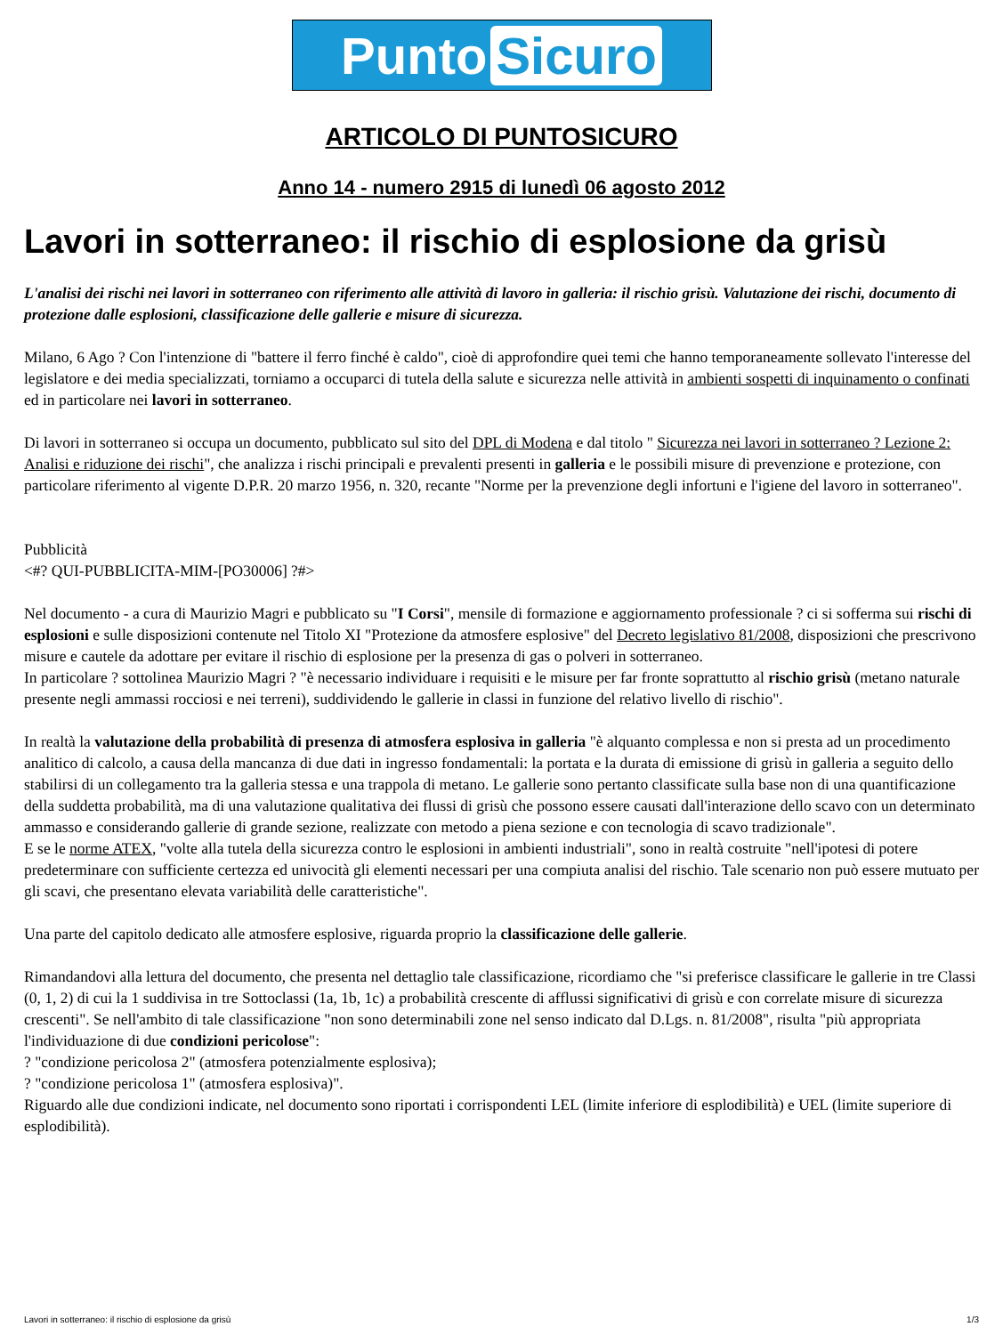Punto Sicuro
ARTICOLO DI PUNTOSICURO
Anno 14 - numero 2915 di lunedì 06 agosto 2012
Lavori in sotterraneo: il rischio di esplosione da grisù
L'analisi dei rischi nei lavori in sotterraneo con riferimento alle attività di lavoro in galleria: il rischio grisù. Valutazione dei rischi, documento di protezione dalle esplosioni, classificazione delle gallerie e misure di sicurezza.
Milano, 6 Ago ? Con l'intenzione di "battere il ferro finché è caldo", cioè di approfondire quei temi che hanno temporaneamente sollevato l'interesse del legislatore e dei media specializzati, torniamo a occuparci di tutela della salute e sicurezza nelle attività in ambienti sospetti di inquinamento o confinati ed in particolare nei lavori in sotterraneo.
Di lavori in sotterraneo si occupa un documento, pubblicato sul sito del DPL di Modena e dal titolo " Sicurezza nei lavori in sotterraneo ? Lezione 2: Analisi e riduzione dei rischi", che analizza i rischi principali e prevalenti presenti in galleria e le possibili misure di prevenzione e protezione, con particolare riferimento al vigente D.P.R. 20 marzo 1956, n. 320, recante "Norme per la prevenzione degli infortuni e l'igiene del lavoro in sotterraneo".
Pubblicità
<#? QUI-PUBBLICITA-MIM-[PO30006] ?#>
Nel documento - a cura di Maurizio Magri e pubblicato su "I Corsi", mensile di formazione e aggiornamento professionale ? ci si sofferma sui rischi di esplosioni e sulle disposizioni contenute nel Titolo XI "Protezione da atmosfere esplosive" del Decreto legislativo 81/2008, disposizioni che prescrivono misure e cautele da adottare per evitare il rischio di esplosione per la presenza di gas o polveri in sotterraneo.
In particolare ? sottolinea Maurizio Magri ? "è necessario individuare i requisiti e le misure per far fronte soprattutto al rischio grisù (metano naturale presente negli ammassi rocciosi e nei terreni), suddividendo le gallerie in classi in funzione del relativo livello di rischio".
In realtà la valutazione della probabilità di presenza di atmosfera esplosiva in galleria "è alquanto complessa e non si presta ad un procedimento analitico di calcolo, a causa della mancanza di due dati in ingresso fondamentali: la portata e la durata di emissione di grisù in galleria a seguito dello stabilirsi di un collegamento tra la galleria stessa e una trappola di metano. Le gallerie sono pertanto classificate sulla base non di una quantificazione della suddetta probabilità, ma di una valutazione qualitativa dei flussi di grisù che possono essere causati dall'interazione dello scavo con un determinato ammasso e considerando gallerie di grande sezione, realizzate con metodo a piena sezione e con tecnologia di scavo tradizionale".
E se le norme ATEX, "volte alla tutela della sicurezza contro le esplosioni in ambienti industriali", sono in realtà costruite "nell'ipotesi di potere predeterminare con sufficiente certezza ed univocità gli elementi necessari per una compiuta analisi del rischio. Tale scenario non può essere mutuato per gli scavi, che presentano elevata variabilità delle caratteristiche".
Una parte del capitolo dedicato alle atmosfere esplosive, riguarda proprio la classificazione delle gallerie.
Rimandandovi alla lettura del documento, che presenta nel dettaglio tale classificazione, ricordiamo che "si preferisce classificare le gallerie in tre Classi (0, 1, 2) di cui la 1 suddivisa in tre Sottoclassi (1a, 1b, 1c) a probabilità crescente di afflussi significativi di grisù e con correlate misure di sicurezza crescenti". Se nell'ambito di tale classificazione "non sono determinabili zone nel senso indicato dal D.Lgs. n. 81/2008", risulta "più appropriata l'individuazione di due condizioni pericolose":
? "condizione pericolosa 2" (atmosfera potenzialmente esplosiva);
? "condizione pericolosa 1" (atmosfera esplosiva)".
Riguardo alle due condizioni indicate, nel documento sono riportati i corrispondenti LEL (limite inferiore di esplodibilità) e UEL (limite superiore di esplodibilità).
Lavori in sotterraneo: il rischio di esplosione da grisù 1/3